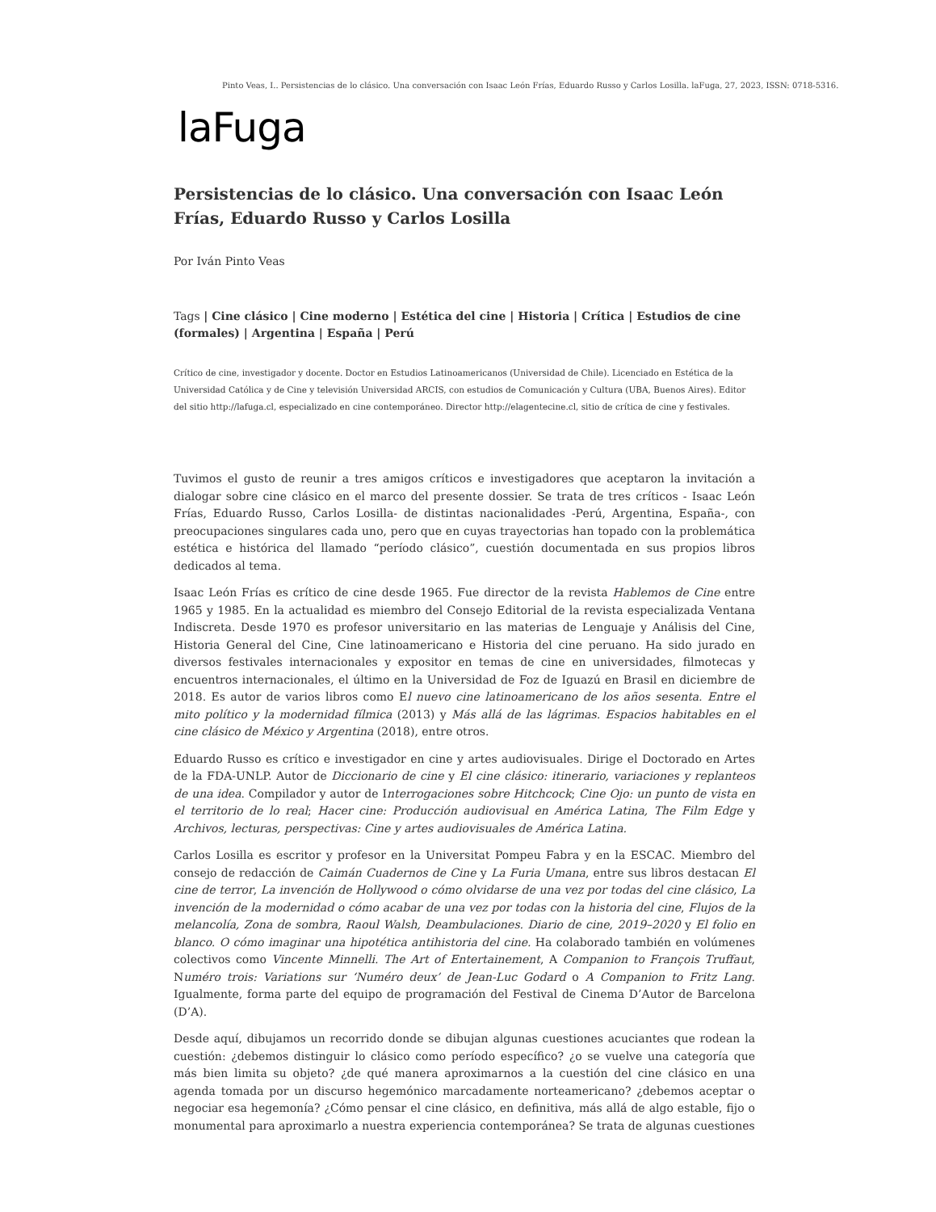Pinto Veas, I.. Persistencias de lo clásico. Una conversación con Isaac León Frías, Eduardo Russo y Carlos Losilla. laFuga, 27, 2023, ISSN: 0718-5316.
laFuga
Persistencias de lo clásico. Una conversación con Isaac León Frías, Eduardo Russo y Carlos Losilla
Por Iván Pinto Veas
Tags | Cine clásico | Cine moderno | Estética del cine | Historia | Crítica | Estudios de cine (formales) | Argentina | España | Perú
Crítico de cine, investigador y docente. Doctor en Estudios Latinoamericanos (Universidad de Chile). Licenciado en Estética de la Universidad Católica y de Cine y televisión Universidad ARCIS, con estudios de Comunicación y Cultura (UBA, Buenos Aires). Editor del sitio http://lafuga.cl, especializado en cine contemporáneo. Director http://elagentecine.cl, sitio de crítica de cine y festivales.
Tuvimos el gusto de reunir a tres amigos críticos e investigadores que aceptaron la invitación a dialogar sobre cine clásico en el marco del presente dossier. Se trata de tres críticos - Isaac León Frías, Eduardo Russo, Carlos Losilla- de distintas nacionalidades -Perú, Argentina, España-, con preocupaciones singulares cada uno, pero que en cuyas trayectorias han topado con la problemática estética e histórica del llamado “período clásico”, cuestión documentada en sus propios libros dedicados al tema.
Isaac León Frías es crítico de cine desde 1965. Fue director de la revista Hablemos de Cine entre 1965 y 1985. En la actualidad es miembro del Consejo Editorial de la revista especializada Ventana Indiscreta. Desde 1970 es profesor universitario en las materias de Lenguaje y Análisis del Cine, Historia General del Cine, Cine latinoamericano e Historia del cine peruano. Ha sido jurado en diversos festivales internacionales y expositor en temas de cine en universidades, filmotecas y encuentros internacionales, el último en la Universidad de Foz de Iguazú en Brasil en diciembre de 2018. Es autor de varios libros como El nuevo cine latinoamericano de los años sesenta. Entre el mito político y la modernidad fílmica (2013) y Más allá de las lágrimas. Espacios habitables en el cine clásico de México y Argentina (2018), entre otros.
Eduardo Russo es crítico e investigador en cine y artes audiovisuales. Dirige el Doctorado en Artes de la FDA-UNLP. Autor de Diccionario de cine y El cine clásico: itinerario, variaciones y replanteos de una idea. Compilador y autor de Interrogaciones sobre Hitchcock; Cine Ojo: un punto de vista en el territorio de lo real; Hacer cine: Producción audiovisual en América Latina, The Film Edge y Archivos, lecturas, perspectivas: Cine y artes audiovisuales de América Latina.
Carlos Losilla es escritor y profesor en la Universitat Pompeu Fabra y en la ESCAC. Miembro del consejo de redacción de Caimán Cuadernos de Cine y La Furia Umana, entre sus libros destacan El cine de terror, La invención de Hollywood o cómo olvidarse de una vez por todas del cine clásico, La invención de la modernidad o cómo acabar de una vez por todas con la historia del cine, Flujos de la melancolía, Zona de sombra, Raoul Walsh, Deambulaciones. Diario de cine, 2019–2020 y El folio en blanco. O cómo imaginar una hipotética antihistoria del cine. Ha colaborado también en volúmenes colectivos como Vincente Minnelli. The Art of Entertainement, A Companion to François Truffaut, Numéro trois: Variations sur ‘Numéro deux’ de Jean-Luc Godard o A Companion to Fritz Lang. Igualmente, forma parte del equipo de programación del Festival de Cinema D’Autor de Barcelona (D’A).
Desde aquí, dibujamos un recorrido donde se dibujan algunas cuestiones acuciantes que rodean la cuestión: ¿debemos distinguir lo clásico como período específico? ¿o se vuelve una categoría que más bien limita su objeto? ¿de qué manera aproximarnos a la cuestión del cine clásico en una agenda tomada por un discurso hegemónico marcadamente norteamericano? ¿debemos aceptar o negociar esa hegemonía? ¿Cómo pensar el cine clásico, en definitiva, más allá de algo estable, fijo o monumental para aproximarlo a nuestra experiencia contemporánea? Se trata de algunas cuestiones